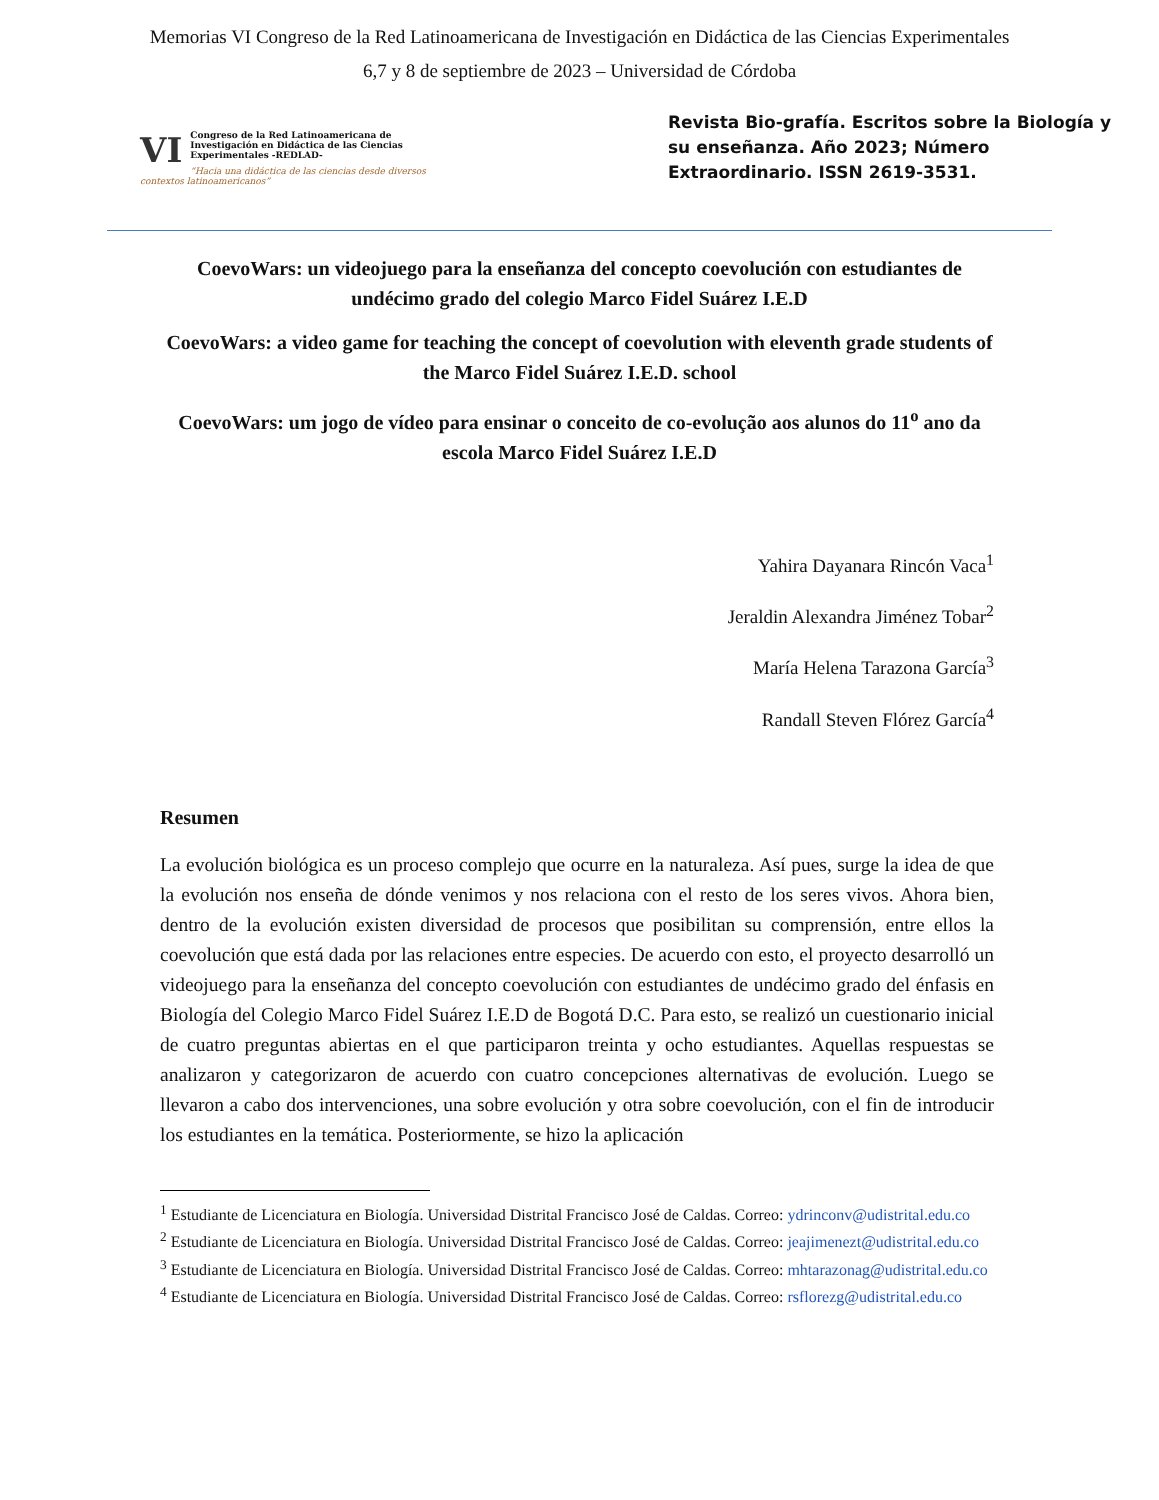Memorias VI Congreso de la Red Latinoamericana de Investigación en Didáctica de las Ciencias Experimentales
6,7 y 8 de septiembre de 2023 – Universidad de Córdoba
VI Congreso de la Red Latinoamericana de Investigación en Didáctica de las Ciencias Experimentales -REDLAD-
“Hacia una didáctica de las ciencias desde diversos contextos latinoamericanos”
Revista Bio-grafía. Escritos sobre la Biología y su enseñanza. Año 2023; Número Extraordinario. ISSN 2619-3531.
CoevoWars: un videojuego para la enseñanza del concepto coevolución con estudiantes de undécimo grado del colegio Marco Fidel Suárez I.E.D
CoevoWars: a video game for teaching the concept of coevolution with eleventh grade students of the Marco Fidel Suárez I.E.D. school
CoevoWars: um jogo de vídeo para ensinar o conceito de co-evolução aos alunos do 11<sup>o</sup> ano da escola Marco Fidel Suárez I.E.D
Yahira Dayanara Rincón Vaca<sup>1</sup>
Jeraldin Alexandra Jiménez Tobar<sup>2</sup>
María Helena Tarazona García<sup>3</sup>
Randall Steven Flórez García<sup>4</sup>
Resumen
La evolución biológica es un proceso complejo que ocurre en la naturaleza. Así pues, surge la idea de que la evolución nos enseña de dónde venimos y nos relaciona con el resto de los seres vivos. Ahora bien, dentro de la evolución existen diversidad de procesos que posibilitan su comprensión, entre ellos la coevolución que está dada por las relaciones entre especies. De acuerdo con esto, el proyecto desarrolló un videojuego para la enseñanza del concepto coevolución con estudiantes de undécimo grado del énfasis en Biología del Colegio Marco Fidel Suárez I.E.D de Bogotá D.C. Para esto, se realizó un cuestionario inicial de cuatro preguntas abiertas en el que participaron treinta y ocho estudiantes. Aquellas respuestas se analizaron y categorizaron de acuerdo con cuatro concepciones alternativas de evolución. Luego se llevaron a cabo dos intervenciones, una sobre evolución y otra sobre coevolución, con el fin de introducir los estudiantes en la temática. Posteriormente, se hizo la aplicación
<sup>1</sup> Estudiante de Licenciatura en Biología. Universidad Distrital Francisco José de Caldas. Correo: ydrinconv@udistrital.edu.co
<sup>2</sup> Estudiante de Licenciatura en Biología. Universidad Distrital Francisco José de Caldas. Correo: jeajimenezt@udistrital.edu.co
<sup>3</sup> Estudiante de Licenciatura en Biología. Universidad Distrital Francisco José de Caldas. Correo: mhtarazonag@udistrital.edu.co
<sup>4</sup> Estudiante de Licenciatura en Biología. Universidad Distrital Francisco José de Caldas. Correo: rsflorezg@udistrital.edu.co